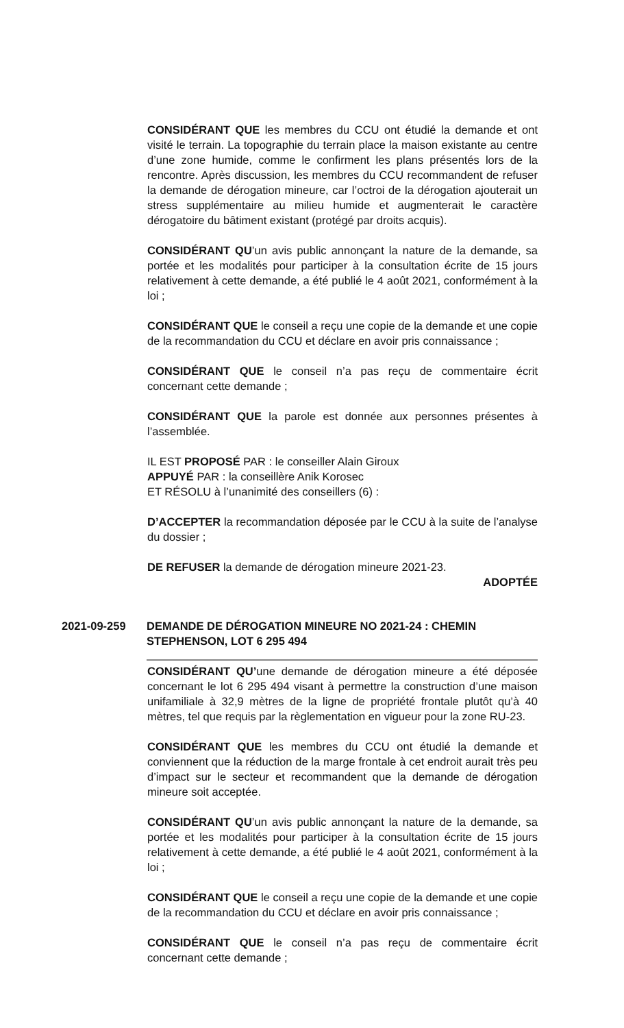CONSIDÉRANT QUE les membres du CCU ont étudié la demande et ont visité le terrain. La topographie du terrain place la maison existante au centre d’une zone humide, comme le confirment les plans présentés lors de la rencontre. Après discussion, les membres du CCU recommandent de refuser la demande de dérogation mineure, car l’octroi de la dérogation ajouterait un stress supplémentaire au milieu humide et augmenterait le caractère dérogatoire du bâtiment existant (protégé par droits acquis).
CONSIDÉRANT QU’un avis public annonçant la nature de la demande, sa portée et les modalités pour participer à la consultation écrite de 15 jours relativement à cette demande, a été publié le 4 août 2021, conformément à la loi ;
CONSIDÉRANT QUE le conseil a reçu une copie de la demande et une copie de la recommandation du CCU et déclare en avoir pris connaissance ;
CONSIDÉRANT QUE le conseil n’a pas reçu de commentaire écrit concernant cette demande ;
CONSIDÉRANT QUE la parole est donnée aux personnes présentes à l’assemblée.
IL EST PROPOSÉ PAR : le conseiller Alain Giroux
APPUYÉ PAR : la conseillère Anik Korosec
ET RÉSOLU à l’unanimité des conseillers (6) :
D’ACCEPTER la recommandation déposée par le CCU à la suite de l’analyse du dossier ;
DE REFUSER la demande de dérogation mineure 2021-23.
ADOPTÉE
2021-09-259 DEMANDE DE DÉROGATION MINEURE NO 2021-24 : CHEMIN STEPHENSON, LOT 6 295 494
CONSIDÉRANT QU’une demande de dérogation mineure a été déposée concernant le lot 6 295 494 visant à permettre la construction d’une maison unifamiliale à 32,9 mètres de la ligne de propriété frontale plutôt qu’à 40 mètres, tel que requis par la règlementation en vigueur pour la zone RU-23.
CONSIDÉRANT QUE les membres du CCU ont étudié la demande et conviennent que la réduction de la marge frontale à cet endroit aurait très peu d’impact sur le secteur et recommandent que la demande de dérogation mineure soit acceptée.
CONSIDÉRANT QU’un avis public annonçant la nature de la demande, sa portée et les modalités pour participer à la consultation écrite de 15 jours relativement à cette demande, a été publié le 4 août 2021, conformément à la loi ;
CONSIDÉRANT QUE le conseil a reçu une copie de la demande et une copie de la recommandation du CCU et déclare en avoir pris connaissance ;
CONSIDÉRANT QUE le conseil n’a pas reçu de commentaire écrit concernant cette demande ;